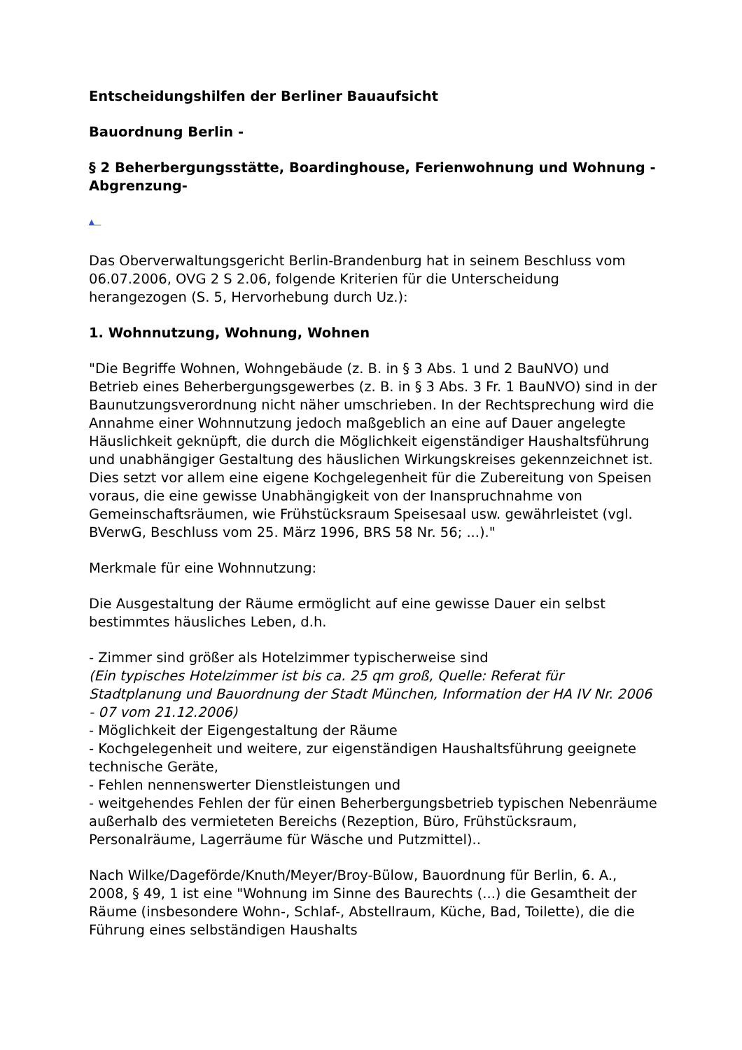Entscheidungshilfen der Berliner Bauaufsicht
Bauordnung Berlin -
§ 2 Beherbergungsstätte, Boardinghouse, Ferienwohnung und Wohnung -Abgrenzung-
▲
Das Oberverwaltungsgericht Berlin-Brandenburg hat in seinem Beschluss vom 06.07.2006, OVG 2 S 2.06, folgende Kriterien für die Unterscheidung herangezogen (S. 5, Hervorhebung durch Uz.):
1. Wohnnutzung, Wohnung, Wohnen
"Die Begriffe Wohnen, Wohngebäude (z. B. in § 3 Abs. 1 und 2 BauNVO) und Betrieb eines Beherbergungsgewerbes (z. B. in § 3 Abs. 3 Fr. 1 BauNVO) sind in der Baunutzungsverordnung nicht näher umschrieben. In der Rechtsprechung wird die Annahme einer Wohnnutzung jedoch maßgeblich an eine auf Dauer angelegte Häuslichkeit geknüpft, die durch die Möglichkeit eigenständiger Haushaltsführung und unabhängiger Gestaltung des häuslichen Wirkungskreises gekennzeichnet ist. Dies setzt vor allem eine eigene Kochgelegenheit für die Zubereitung von Speisen voraus, die eine gewisse Unabhängigkeit von der Inanspruchnahme von Gemeinschaftsräumen, wie Frühstücksraum Speisesaal usw. gewährleistet (vgl. BVerwG, Beschluss vom 25. März 1996, BRS 58 Nr. 56; ...)."
Merkmale für eine Wohnnutzung:
Die Ausgestaltung der Räume ermöglicht auf eine gewisse Dauer ein selbst bestimmtes häusliches Leben, d.h.
- Zimmer sind größer als Hotelzimmer typischerweise sind
(Ein typisches Hotelzimmer ist bis ca. 25 qm groß, Quelle: Referat für Stadtplanung und Bauordnung der Stadt München, Information der HA IV Nr. 2006 - 07 vom 21.12.2006)
- Möglichkeit der Eigengestaltung der Räume
- Kochgelegenheit und weitere, zur eigenständigen Haushaltsführung geeignete technische Geräte,
- Fehlen nennenswerter Dienstleistungen und
- weitgehendes Fehlen der für einen Beherbergungsbetrieb typischen Nebenräume außerhalb des vermieteten Bereichs (Rezeption, Büro, Frühstücksraum, Personalräume, Lagerräume für Wäsche und Putzmittel)..
Nach Wilke/Dageförde/Knuth/Meyer/Broy-Bülow, Bauordnung für Berlin, 6. A., 2008, § 49, 1 ist eine "Wohnung im Sinne des Baurechts (...) die Gesamtheit der Räume (insbesondere Wohn-, Schlaf-, Abstellraum, Küche, Bad, Toilette), die die Führung eines selbständigen Haushalts